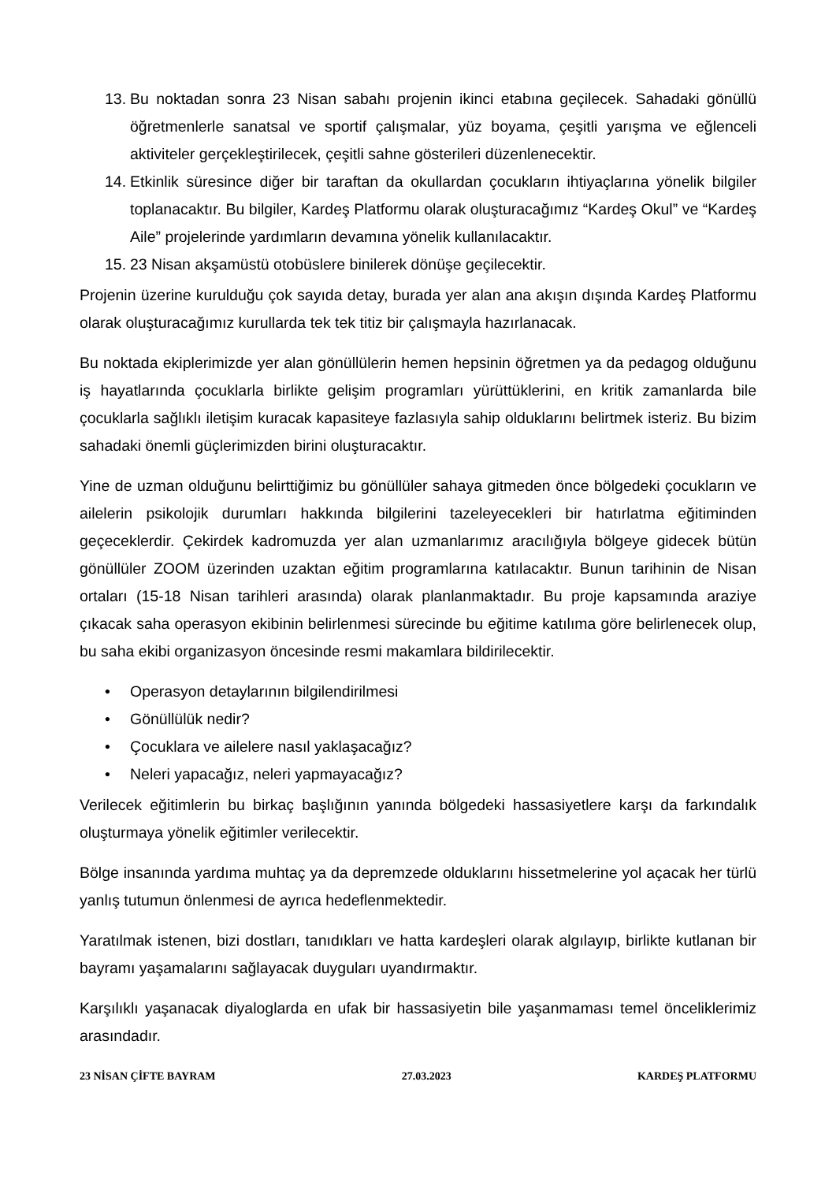13. Bu noktadan sonra 23 Nisan sabahı projenin ikinci etabına geçilecek. Sahadaki gönüllü öğretmenlerle sanatsal ve sportif çalışmalar, yüz boyama, çeşitli yarışma ve eğlenceli aktiviteler gerçekleştirilecek, çeşitli sahne gösterileri düzenlenecektir.
14. Etkinlik süresince diğer bir taraftan da okullardan çocukların ihtiyaçlarına yönelik bilgiler toplanacaktır. Bu bilgiler, Kardeş Platformu olarak oluşturacağımız “Kardeş Okul” ve “Kardeş Aile” projelerinde yardımların devamına yönelik kullanılacaktır.
15. 23 Nisan akşamüstü otobüslere binilerek dönüşe geçilecektir.
Projenin üzerine kurulduğu çok sayıda detay, burada yer alan ana akışın dışında Kardeş Platformu olarak oluşturacağımız kurullarda tek tek titiz bir çalışmayla hazırlanacak.
Bu noktada ekiplerimizde yer alan gönüllülerin hemen hepsinin öğretmen ya da pedagog olduğunu iş hayatlarında çocuklarla birlikte gelişim programları yürüttüklerini, en kritik zamanlarda bile çocuklarla sağlıklı iletişim kuracak kapasiteye fazlasıyla sahip olduklarını belirtmek isteriz. Bu bizim sahadaki önemli güçlerimizden birini oluşturacaktır.
Yine de uzman olduğunu belirttiğimiz bu gönüllüler sahaya gitmeden önce bölgedeki çocukların ve ailelerin psikolojik durumları hakkında bilgilerini tazeleyecekleri bir hatırlatma eğitiminden geçeceklerdir. Çekirdek kadromuzda yer alan uzmanlarımız aracılığıyla bölgeye gidecek bütün gönüllüler ZOOM üzerinden uzaktan eğitim programlarına katılacaktır. Bunun tarihinin de Nisan ortaları (15-18 Nisan tarihleri arasında) olarak planlanmaktadır. Bu proje kapsamında araziye çıkacak saha operasyon ekibinin belirlenmesi sürecinde bu eğitime katılıma göre belirlenecek olup, bu saha ekibi organizasyon öncesinde resmi makamlara bildirilecektir.
• Operasyon detaylarının bilgilendirilmesi
• Gönüllülük nedir?
• Çocuklara ve ailelere nasıl yaklaşacağız?
• Neleri yapacağız, neleri yapmayacağız?
Verilecek eğitimlerin bu birkaç başlığının yanında bölgedeki hassasiyetlere karşı da farkındalık oluşturmaya yönelik eğitimler verilecektir.
Bölge insanında yardıma muhtaç ya da depremzede olduklarını hissetmelerine yol açacak her türlü yanlış tutumun önlenmesi de ayrıca hedeflenmektedir.
Yaratılmak istenen, bizi dostları, tanıdıkları ve hatta kardeşleri olarak algılayıp, birlikte kutlanan bir bayramı yaşamalarını sağlayacak duyguları uyandırmaktır.
Karşılıklı yaşanacak diyaloglarda en ufak bir hassasiyetin bile yaşanmaması temel önceliklerimiz arasındadır.
23 NİSAN ÇİFTE BAYRAM 27.03.2023 KARDEŞ PLATFORMU